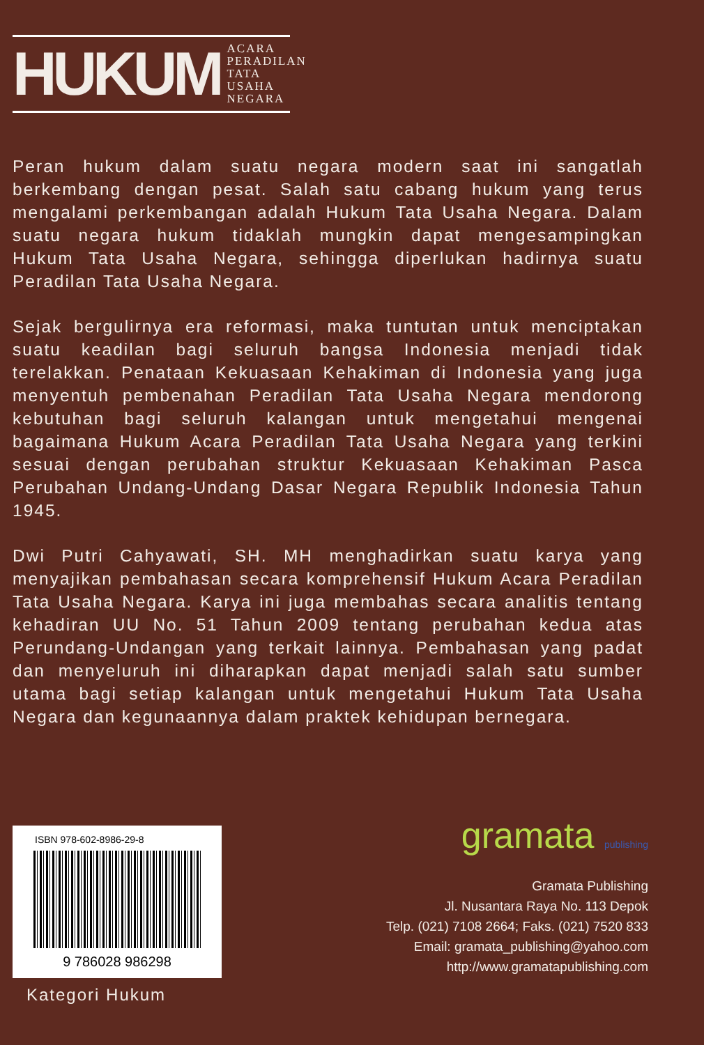HUKUM
ACARA
PERADILAN
TATA USAHA
NEGARA
Peran hukum dalam suatu negara modern saat ini sangatlah berkembang dengan pesat. Salah satu cabang hukum yang terus mengalami perkembangan adalah Hukum Tata Usaha Negara. Dalam suatu negara hukum tidaklah mungkin dapat mengesampingkan Hukum Tata Usaha Negara, sehingga diperlukan hadirnya suatu Peradilan Tata Usaha Negara.
Sejak bergulirnya era reformasi, maka tuntutan untuk menciptakan suatu keadilan bagi seluruh bangsa Indonesia menjadi tidak terelakkan. Penataan Kekuasaan Kehakiman di Indonesia yang juga menyentuh pembenahan Peradilan Tata Usaha Negara mendorong kebutuhan bagi seluruh kalangan untuk mengetahui mengenai bagaimana Hukum Acara Peradilan Tata Usaha Negara yang terkini sesuai dengan perubahan struktur Kekuasaan Kehakiman Pasca Perubahan Undang-Undang Dasar Negara Republik Indonesia Tahun 1945.
Dwi Putri Cahyawati, SH. MH menghadirkan suatu karya yang menyajikan pembahasan secara komprehensif Hukum Acara Peradilan Tata Usaha Negara. Karya ini juga membahas secara analitis tentang kehadiran UU No. 51 Tahun 2009 tentang perubahan kedua atas Perundang-Undangan yang terkait lainnya. Pembahasan yang padat dan menyeluruh ini diharapkan dapat menjadi salah satu sumber utama bagi setiap kalangan untuk mengetahui Hukum Tata Usaha Negara dan kegunaannya dalam praktek kehidupan bernegara.
ISBN 978-602-8986-29-8
9 786028 986298
Kategori Hukum
gramata publishing
Gramata Publishing
Jl. Nusantara Raya No. 113 Depok
Telp. (021) 7108 2664; Faks. (021) 7520 833
Email: gramata_publishing@yahoo.com
http://www.gramatapublishing.com